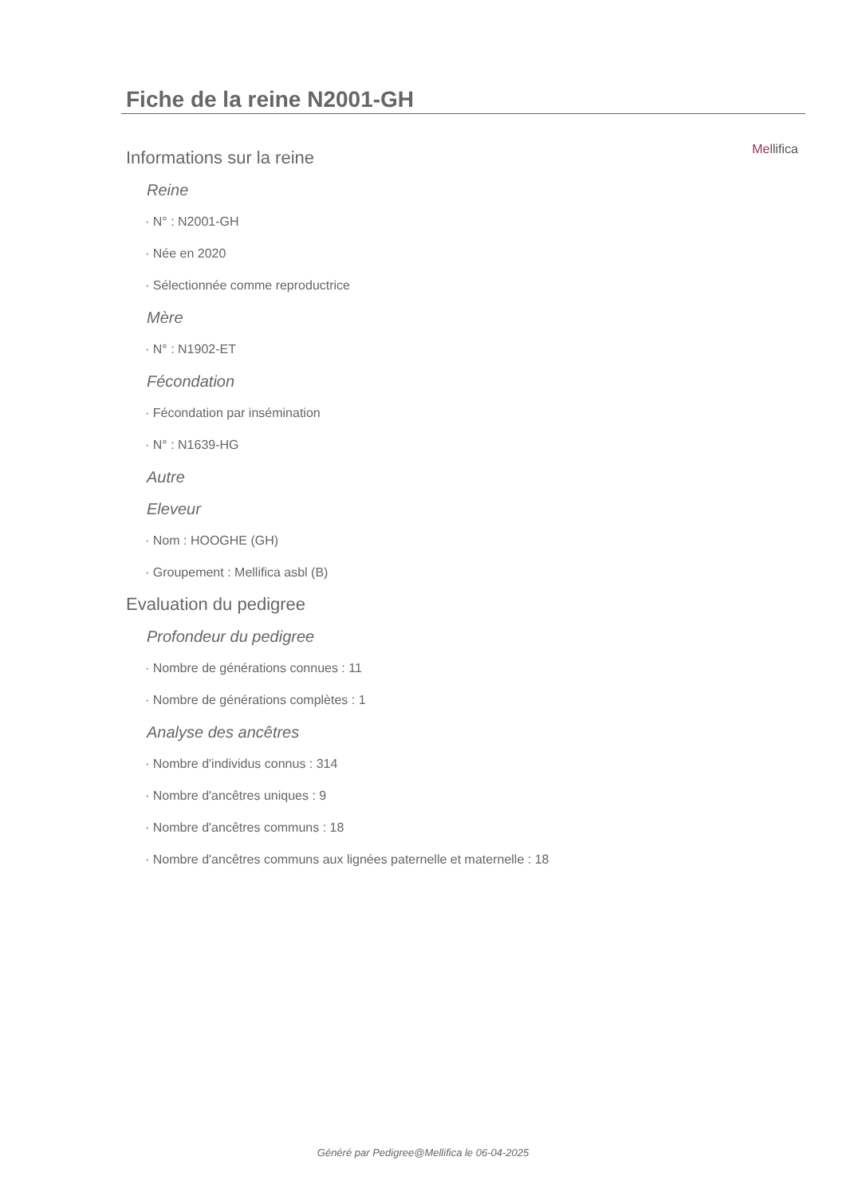Fiche de la reine N2001-GH
Informations sur la reine
Reine
· N° : N2001-GH
· Née en 2020
· Sélectionnée comme reproductrice
Mère
· N° : N1902-ET
Fécondation
· Fécondation par insémination
· N° : N1639-HG
Autre
Eleveur
· Nom : HOOGHE (GH)
· Groupement : Mellifica asbl (B)
Evaluation du pedigree
Profondeur du pedigree
· Nombre de générations connues : 11
· Nombre de générations complètes : 1
Analyse des ancêtres
· Nombre d'individus connus : 314
· Nombre d'ancêtres uniques : 9
· Nombre d'ancêtres communs : 18
· Nombre d'ancêtres communs aux lignées paternelle et maternelle : 18
Mellifica
Généré par Pedigree@Mellifica le 06-04-2025